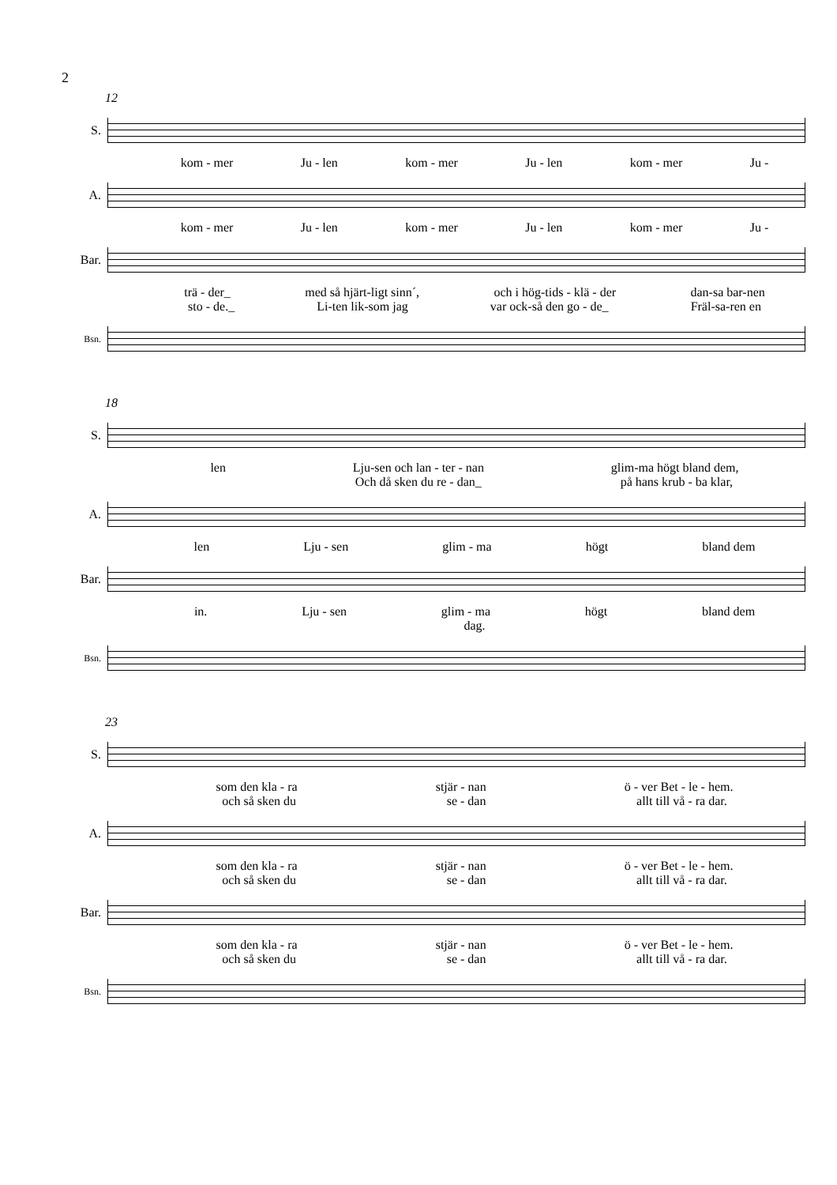2
12
S.
kom - mer Ju - len kom - mer Ju - len kom - mer Ju -
A.
kom - mer Ju - len kom - mer Ju - len kom - mer Ju -
Bar.
trä - der_ med så hjärt-ligt sinn´, och i hög-tids - klä - der dan-sa bar-nen
sto - de._ Li-ten lik-som jag var ock-så den go - de_ Fräl-sa-ren en
Bsn.
18
S.
len Lju-sen och lan - ter - nan glim-ma högt bland dem,
Och då sken du re - dan_ på hans krub - ba klar,
A.
len Lju - sen glim - ma högt bland dem
Bar.
in. Lju - sen glim - ma högt bland dem
dag.
Bsn.
23
S.
som den kla - ra stjär - nan ö - ver Bet - le - hem.
och så sken du se - dan allt till vå - ra dar.
A.
som den kla - ra stjär - nan ö - ver Bet - le - hem.
och så sken du se - dan allt till vå - ra dar.
Bar.
som den kla - ra stjär - nan ö - ver Bet - le - hem.
och så sken du se - dan allt till vå - ra dar.
Bsn.